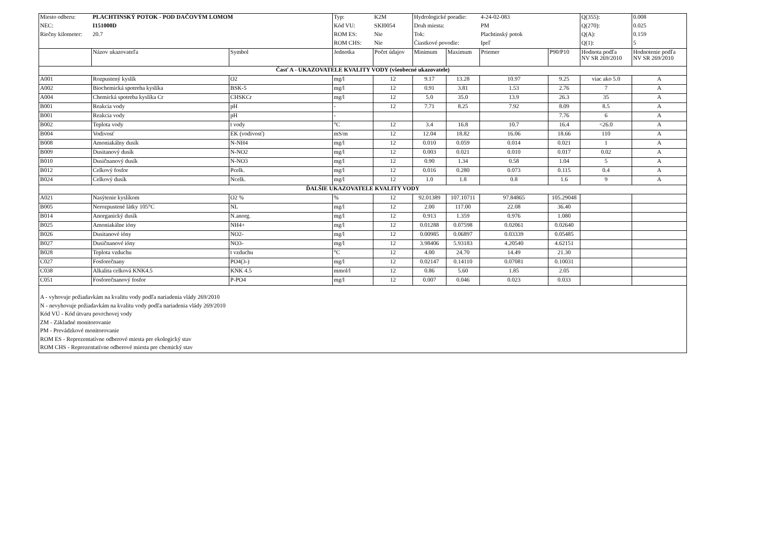| Miesto odberu: | PLACHTINSKÝ POTOK - POD DAČOVÝM LOMOM | | Typ: | K2M | Hydrologické poradie: | | 4-24-02-083 | | Q(355): | 0.008 |
| NEC: | I151000D | | Kód VU: | SKI0054 | Druh miesta: | | PM | | Q(270): | 0.025 |
| Riečny kilometer: | 20.7 | | ROM ES: | Nie | Tok: | | Plachtinský potok | | Q(A): | 0.159 |
| | | | ROM CHS: | Nie | Čiastkové povodie: | | Ipeľ | | Q(1): | 5 |
| | Názov ukazovateľa | Symbol | Jednotka | Počet údajov | Minimum | Maximum | Priemer | P90/P10 | Hodnota podľa NV SR 269/2010 | Hodnotenie podľa NV SR 269/2010 |
| Časť A - UKAZOVATELE KVALITY VODY (všeobecné ukazovatele) | | | | | | | | | | |
| A001 | Rozpustený kyslík | O2 | mg/l | 12 | 9.17 | 13.28 | 10.97 | 9.25 | viac ako 5.0 | A |
| A002 | Biochemická spotreba kyslíka | BSK-5 | mg/l | 12 | 0.91 | 3.81 | 1.53 | 2.76 | 7 | A |
| A004 | Chemická spotreba kyslíka Cr | CHSKCr | mg/l | 12 | 5.0 | 35.0 | 13.9 | 26.3 | 35 | A |
| B001 | Reakcia vody | pH | - | 12 | 7.71 | 8.25 | 7.92 | 8.09 | 8.5 | A |
| B001 | Reakcia vody | pH | - | | | | | 7.76 | 6 | A |
| B002 | Teplota vody | t vody | °C | 12 | 3.4 | 16.8 | 10.7 | 16.4 | <26.0 | A |
| B004 | Vodivosť | EK (vodivosť) | mS/m | 12 | 12.04 | 18.82 | 16.06 | 18.66 | 110 | A |
| B008 | Amoniakálny dusík | N-NH4 | mg/l | 12 | 0.010 | 0.059 | 0.014 | 0.021 | 1 | A |
| B009 | Dusitanový dusík | N-NO2 | mg/l | 12 | 0.003 | 0.021 | 0.010 | 0.017 | 0.02 | A |
| B010 | Dusičnanový dusík | N-NO3 | mg/l | 12 | 0.90 | 1.34 | 0.58 | 1.04 | 5 | A |
| B012 | Celkový fosfor | Pcelk. | mg/l | 12 | 0.016 | 0.280 | 0.073 | 0.115 | 0.4 | A |
| B024 | Celkový dusík | Ncelk. | mg/l | 12 | 1.0 | 1.8 | 0.8 | 1.6 | 9 | A |
| ĎALŠIE UKAZOVATELE KVALITY VODY | | | | | | | | | | |
| A021 | Nasýtenie kyslíkom | O2 % | % | 12 | 92.01389 | 107.10711 | 97.84865 | 105.29048 | | |
| B005 | Nerozpustené látky 105°C | NL | mg/l | 12 | 2.00 | 117.00 | 22.08 | 36.40 | | |
| B014 | Anorganický dusík | N.anorg. | mg/l | 12 | 0.913 | 1.359 | 0.976 | 1.080 | | |
| B025 | Amoniakálne ióny | NH4+ | mg/l | 12 | 0.01288 | 0.07598 | 0.02061 | 0.02640 | | |
| B026 | Dusitanové ióny | NO2- | mg/l | 12 | 0.00985 | 0.06897 | 0.03339 | 0.05485 | | |
| B027 | Dusičnanové ióny | NO3- | mg/l | 12 | 3.98406 | 5.93183 | 4.20540 | 4.62151 | | |
| B028 | Teplota vzduchu | t vzduchu | °C | 12 | 4.00 | 24.70 | 14.49 | 21.30 | | |
| C027 | Fosforečnany | PO4(3-) | mg/l | 12 | 0.02147 | 0.14110 | 0.07081 | 0.10031 | | |
| C038 | Alkalita celková KNK4.5 | KNK 4.5 | mmol/l | 12 | 0.86 | 5.60 | 1.85 | 2.05 | | |
| C051 | Fosforečnanový fosfor | P-PO4 | mg/l | 12 | 0.007 | 0.046 | 0.023 | 0.033 | | |
| A - vyhovuje požiadavkám na kvalitu vody podľa nariadenia vlády 269/2010 N - nevyhovuje požiadavkám na kvalitu vody podľa nariadenia vlády 269/2010 Kód VÚ - Kód útvaru povrchovej vody ZM - Základné monitorovanie PM - Prevádzkové monitorovanie ROM ES - Reprezentatívne odberové miesta pre ekologický stav ROM CHS - Reprezentatívne odberové miesta pre chemický stav | | | | | | | | | | |